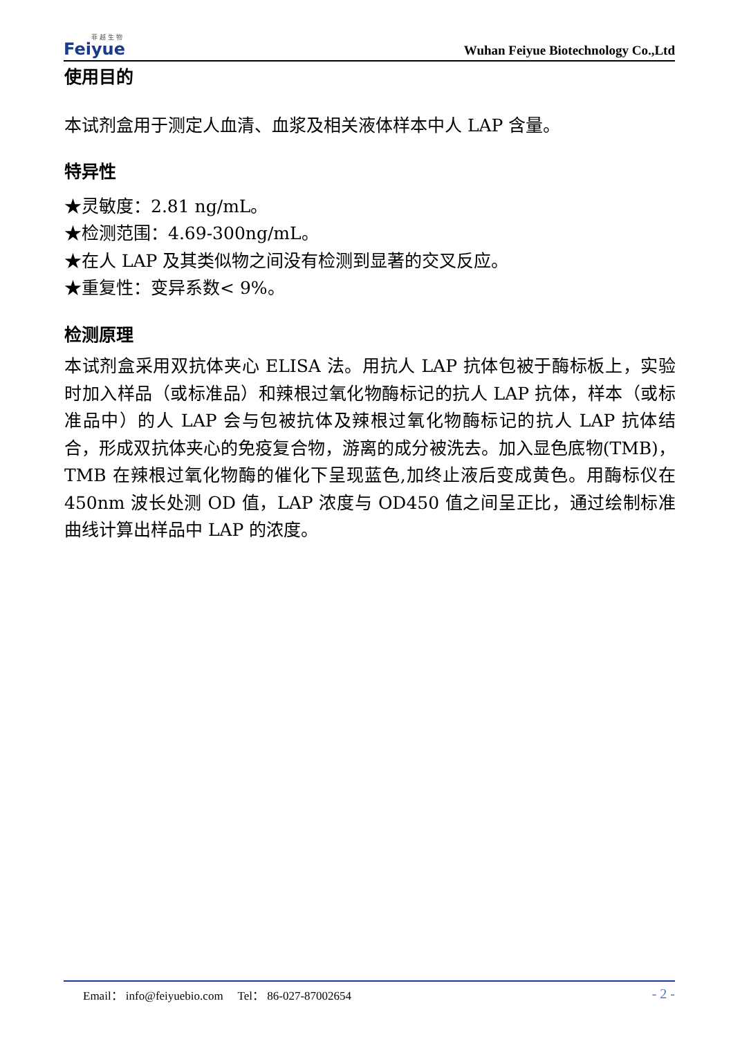菲 越 生 物
Feiyue
Wuhan Feiyue Biotechnology Co.,Ltd
使用目的
本试剂盒用于测定人血清、血浆及相关液体样本中人 LAP 含量。
特异性
★灵敏度：2.81 ng/mL。
★检测范围：4.69-300ng/mL。
★在人 LAP 及其类似物之间没有检测到显著的交叉反应。
★重复性：变异系数< 9%。
检测原理
本试剂盒采用双抗体夹心 ELISA 法。用抗人 LAP 抗体包被于酶标板上，实验时加入样品（或标准品）和辣根过氧化物酶标记的抗人 LAP 抗体，样本（或标准品中）的人 LAP 会与包被抗体及辣根过氧化物酶标记的抗人 LAP 抗体结合，形成双抗体夹心的免疫复合物，游离的成分被洗去。加入显色底物(TMB)，TMB 在辣根过氧化物酶的催化下呈现蓝色,加终止液后变成黄色。用酶标仪在 450nm 波长处测 OD 值，LAP 浓度与 OD450 值之间呈正比，通过绘制标准曲线计算出样品中 LAP 的浓度。
Email： info@feiyuebio.com Tel： 86-027-87002654 - 2 -